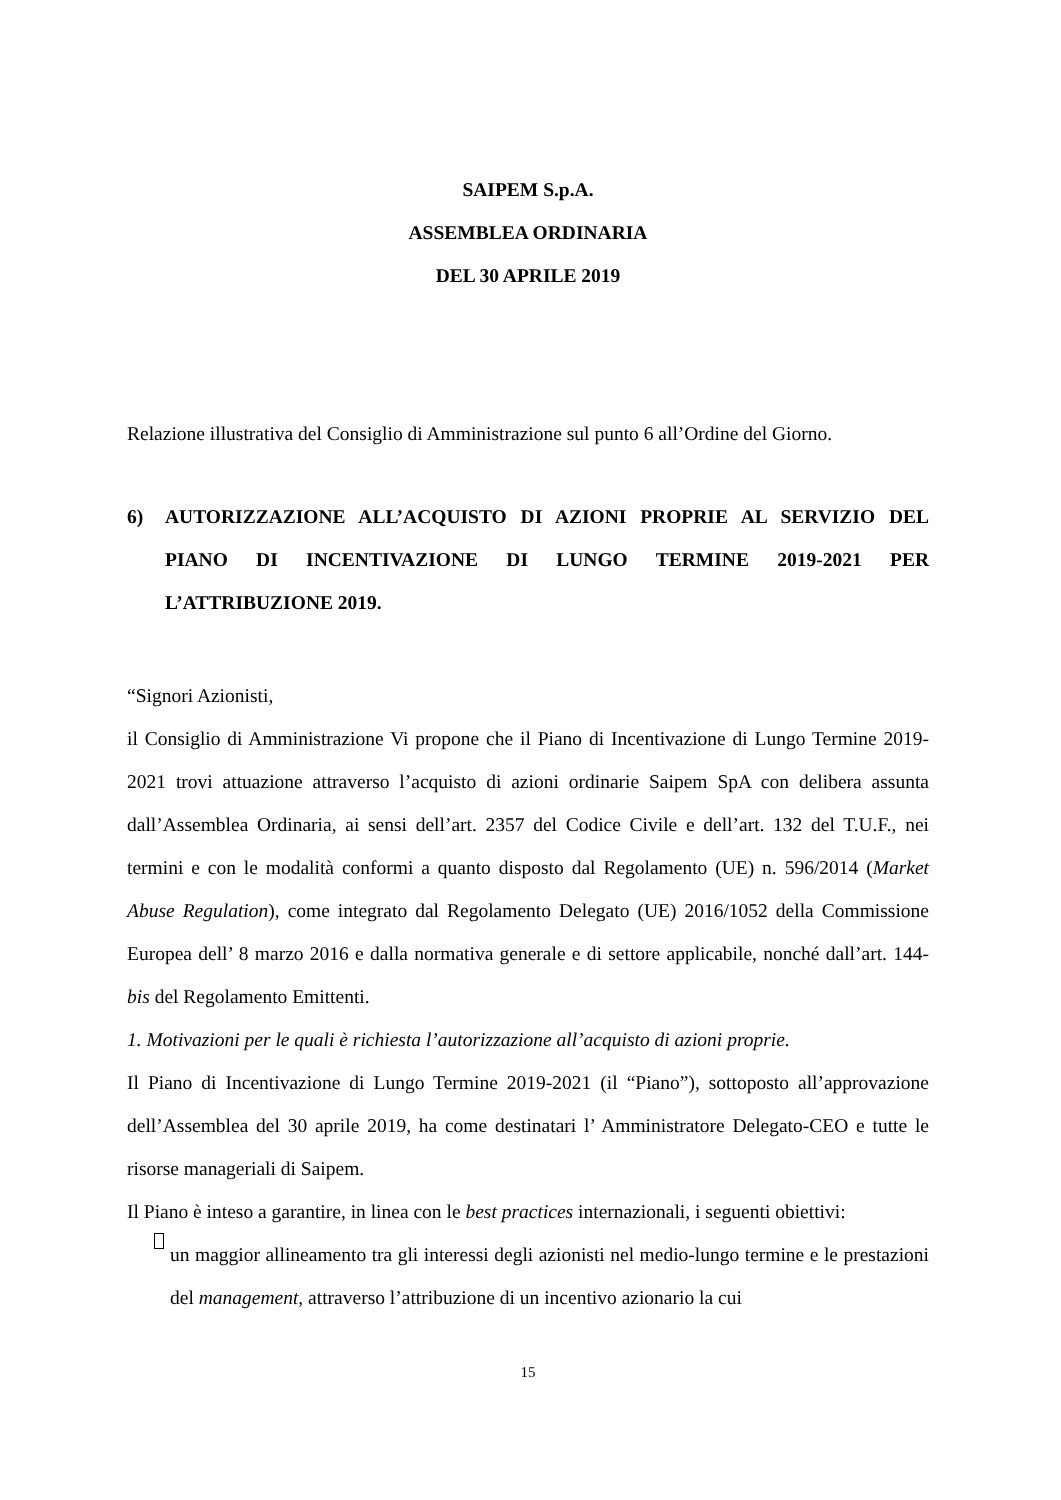SAIPEM S.p.A.
ASSEMBLEA ORDINARIA
DEL 30 APRILE 2019
Relazione illustrativa del Consiglio di Amministrazione sul punto 6 all’Ordine del Giorno.
6) AUTORIZZAZIONE ALL’ACQUISTO DI AZIONI PROPRIE AL SERVIZIO DEL PIANO DI INCENTIVAZIONE DI LUNGO TERMINE 2019-2021 PER L’ATTRIBUZIONE 2019.
“Signori Azionisti,
il Consiglio di Amministrazione Vi propone che il Piano di Incentivazione di Lungo Termine 2019-2021 trovi attuazione attraverso l’acquisto di azioni ordinarie Saipem SpA con delibera assunta dall’Assemblea Ordinaria, ai sensi dell’art. 2357 del Codice Civile e dell’art. 132 del T.U.F., nei termini e con le modalità conformi a quanto disposto dal Regolamento (UE) n. 596/2014 (Market Abuse Regulation), come integrato dal Regolamento Delegato (UE) 2016/1052 della Commissione Europea dell’ 8 marzo 2016 e dalla normativa generale e di settore applicabile, nonché dall’art. 144-bis del Regolamento Emittenti.
1. Motivazioni per le quali è richiesta l’autorizzazione all’acquisto di azioni proprie.
Il Piano di Incentivazione di Lungo Termine 2019-2021 (il “Piano”), sottoposto all’approvazione dell’Assemblea del 30 aprile 2019, ha come destinatari l’ Amministratore Delegato-CEO e tutte le risorse manageriali di Saipem.
Il Piano è inteso a garantire, in linea con le best practices internazionali, i seguenti obiettivi:
un maggior allineamento tra gli interessi degli azionisti nel medio-lungo termine e le prestazioni del management, attraverso l’attribuzione di un incentivo azionario la cui
15